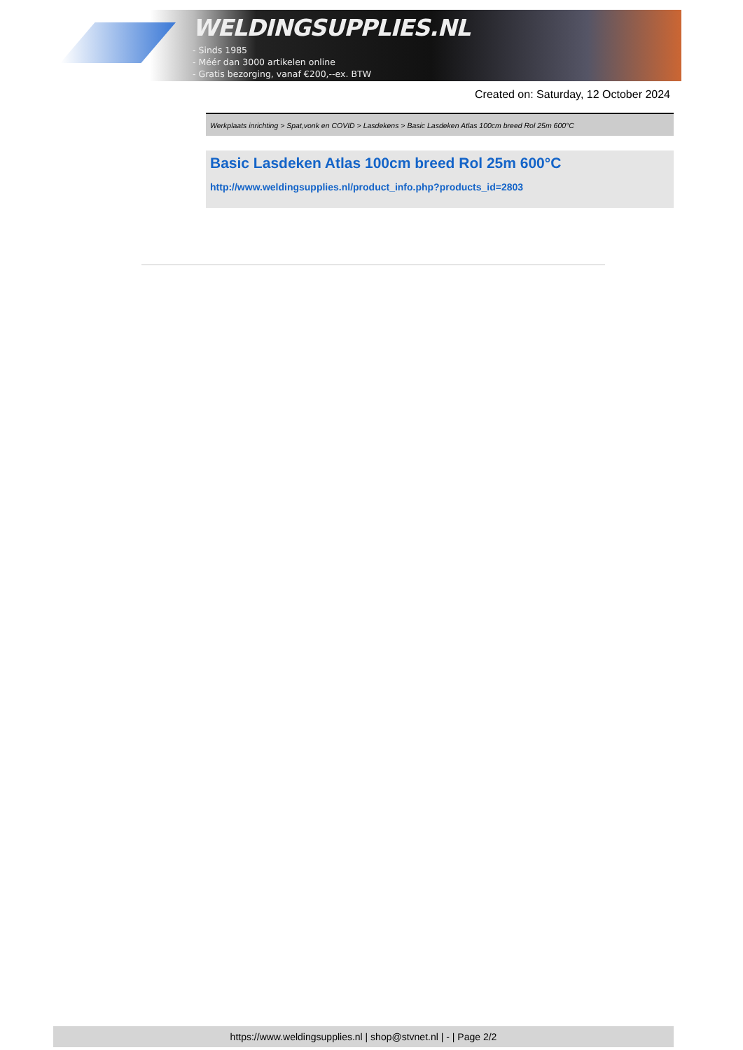WELDINGSUPPLIES.NL
- Sinds 1985
- Méér dan 3000 artikelen online
- Gratis bezorging, vanaf €200,--ex. BTW
Created on: Saturday, 12 October 2024
Werkplaats inrichting > Spat,vonk en COVID > Lasdekens > Basic Lasdeken Atlas 100cm breed Rol 25m 600°C
Basic Lasdeken Atlas 100cm breed Rol 25m 600°C
http://www.weldingsupplies.nl/product_info.php?products_id=2803
https://www.weldingsupplies.nl | shop@stvnet.nl | - | Page 2/2